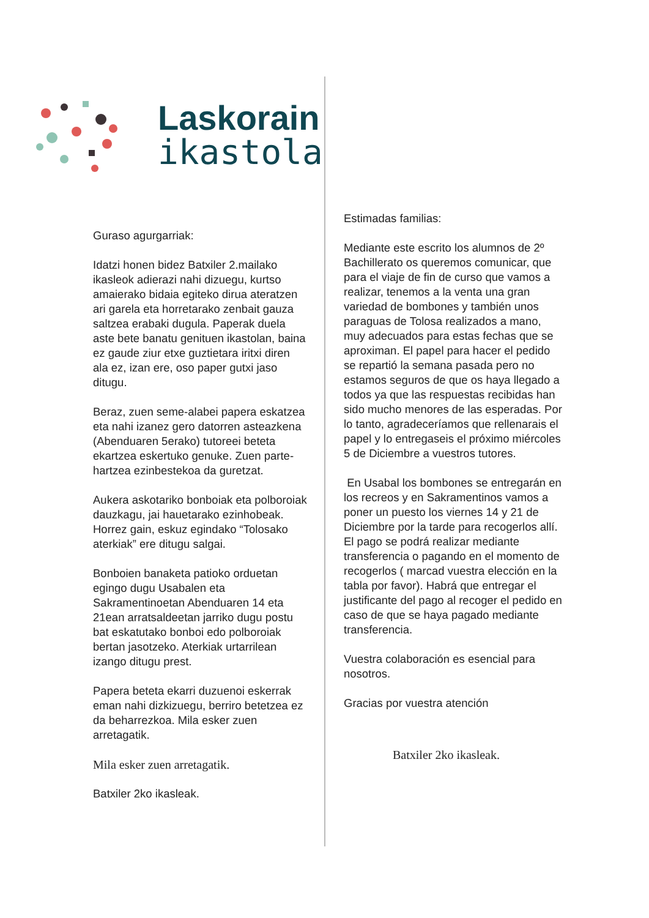Laskorain
ikastola
Guraso agurgarriak:
Idatzi honen bidez Batxiler 2.mailako ikasleok adierazi nahi dizuegu, kurtso amaierako bidaia egiteko dirua ateratzen ari garela eta horretarako zenbait gauza saltzea erabaki dugula. Paperak duela aste bete banatu genituen ikastolan, baina ez gaude ziur etxe guztietara iritxi diren ala ez, izan ere, oso paper gutxi jaso ditugu.
Beraz, zuen seme-alabei papera eskatzea eta nahi izanez gero datorren asteazkena (Abenduaren 5erako) tutoreei beteta ekartzea eskertuko genuke. Zuen parte-hartzea ezinbestekoa da guretzat.
Aukera askotariko bonboiak eta polboroiak dauzkagu, jai hauetarako ezinhobeak. Horrez gain, eskuz egindako “Tolosako aterkiak” ere ditugu salgai.
Bonboien banaketa patioko orduetan egingo dugu Usabalen eta Sakramentinoetan Abenduaren 14 eta 21ean arratsaldeetan jarriko dugu postu bat eskatutako bonboi edo polboroiak bertan jasotzeko. Aterkiak urtarrilean izango ditugu prest.
Papera beteta ekarri duzuenoi eskerrak eman nahi dizkizuegu, berriro betetzea ez da beharrezkoa. Mila esker zuen arretagatik.
Mila esker zuen arretagatik.
Batxiler 2ko ikasleak.
Estimadas familias:
Mediante este escrito los alumnos de 2º Bachillerato os queremos comunicar, que para el viaje de fin de curso que vamos a realizar, tenemos a la venta una gran variedad de bombones y también unos paraguas de Tolosa realizados a mano, muy adecuados para estas fechas que se aproximan. El papel para hacer el pedido se repartió la semana pasada pero no estamos seguros de que os haya llegado a todos ya que las respuestas recibidas han sido mucho menores de las esperadas. Por lo tanto, agradeceríamos que rellenarais el papel y lo entregaseis el próximo miércoles 5 de Diciembre a vuestros tutores.
En Usabal los bombones se entregarán en los recreos y en Sakramentinos vamos a poner un puesto los viernes 14 y 21 de Diciembre por la tarde para recogerlos allí. El pago se podrá realizar mediante transferencia o pagando en el momento de recogerlos ( marcad vuestra elección en la tabla por favor). Habrá que entregar el justificante del pago al recoger el pedido en caso de que se haya pagado mediante transferencia.
Vuestra colaboración es esencial para nosotros.
Gracias por vuestra atención
Batxiler 2ko ikasleak.